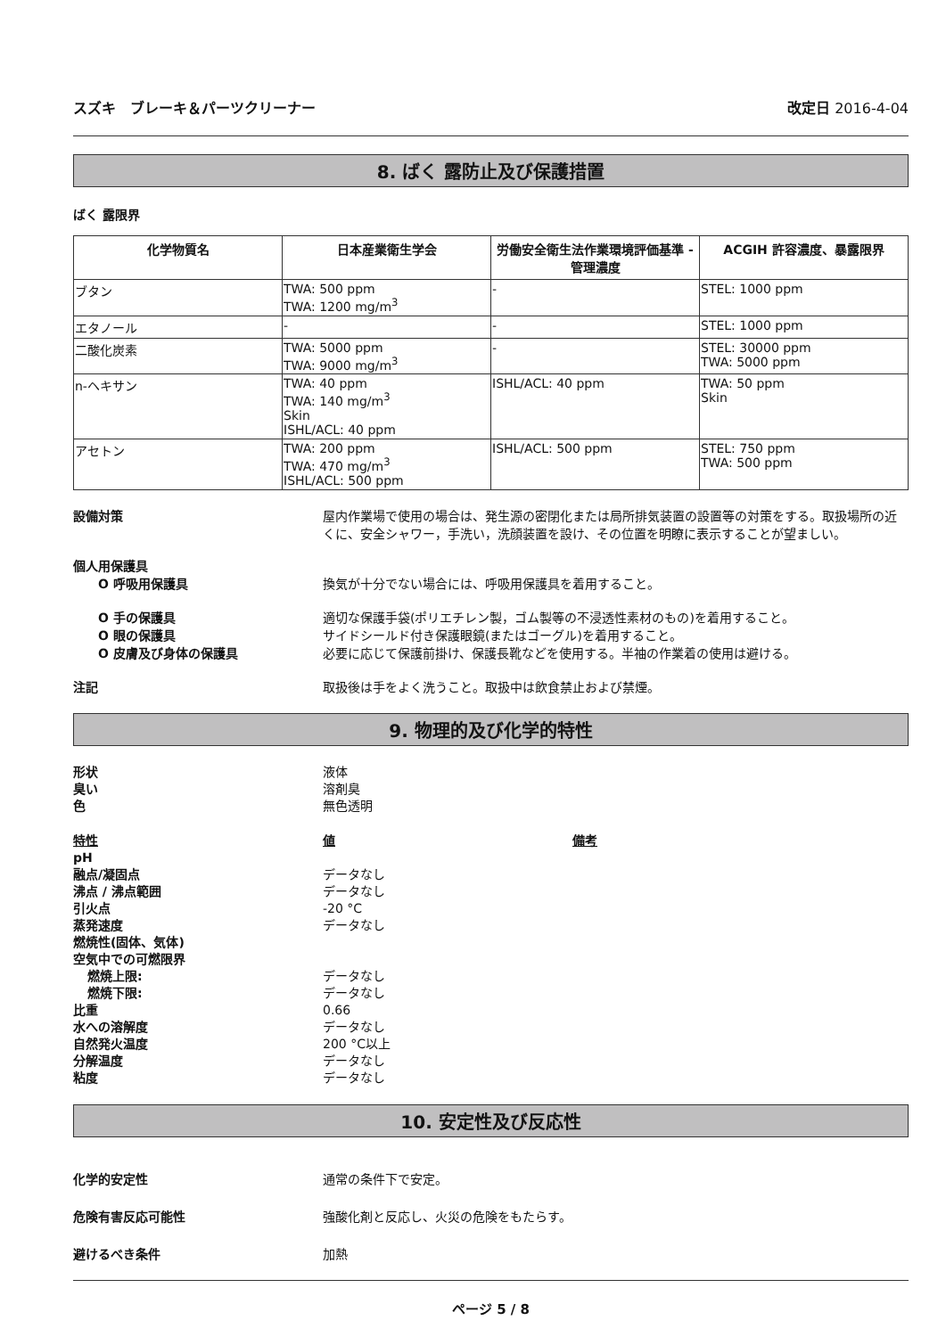スズキ　ブレーキ＆パーツクリーナー 改定日 2016-4-04
8. ばく 露防止及び保護措置
ばく 露限界
| 化学物質名 | 日本産業衛生学会 | 労働安全衛生法作業環境評価基準 - 管理濃度 | ACGIH 許容濃度、暴露限界 |
| --- | --- | --- | --- |
| ブタン | TWA: 500 ppm TWA: 1200 mg/m<sup>3</sup> | - | STEL: 1000 ppm |
| エタノール | - | - | STEL: 1000 ppm |
| 二酸化炭素 | TWA: 5000 ppm TWA: 9000 mg/m<sup>3</sup> | - | STEL: 30000 ppm TWA: 5000 ppm |
| n-ヘキサン | TWA: 40 ppm TWA: 140 mg/m<sup>3</sup> Skin ISHL/ACL: 40 ppm | ISHL/ACL: 40 ppm | TWA: 50 ppm Skin |
| アセトン | TWA: 200 ppm TWA: 470 mg/m<sup>3</sup> ISHL/ACL: 500 ppm | ISHL/ACL: 500 ppm | STEL: 750 ppm TWA: 500 ppm |
設備対策 屋内作業場で使用の場合は、発生源の密閉化または局所排気装置の設置等の対策をする。取扱場所の近くに、安全シャワー，手洗い，洗顔装置を設け、その位置を明瞭に表示することが望ましい。
個人用保護具
O 呼吸用保護具 換気が十分でない場合には、呼吸用保護具を着用すること。
O 手の保護具 適切な保護手袋(ポリエチレン製，ゴム製等の不浸透性素材のもの)を着用すること。
O 眼の保護具 サイドシールド付き保護眼鏡(またはゴーグル)を着用すること。
O 皮膚及び身体の保護具 必要に応じて保護前掛け、保護長靴などを使用する。半袖の作業着の使用は避ける。
注記 取扱後は手をよく洗うこと。取扱中は飲食禁止および禁煙。
9. 物理的及び化学的特性
形状 液体
臭い 溶剤臭
色 無色透明
特性 値 備考
pH
融点/凝固点 データなし
沸点 / 沸点範囲 データなし
引火点 -20 °C
蒸発速度 データなし
燃焼性(固体、気体)
空気中での可燃限界
燃焼上限: データなし
燃焼下限: データなし
比重 0.66
水への溶解度 データなし
自然発火温度 200 °C以上
分解温度 データなし
粘度 データなし
10. 安定性及び反応性
化学的安定性 通常の条件下で安定。
危険有害反応可能性 強酸化剤と反応し、火災の危険をもたらす。
避けるべき条件 加熱
ページ 5 / 8